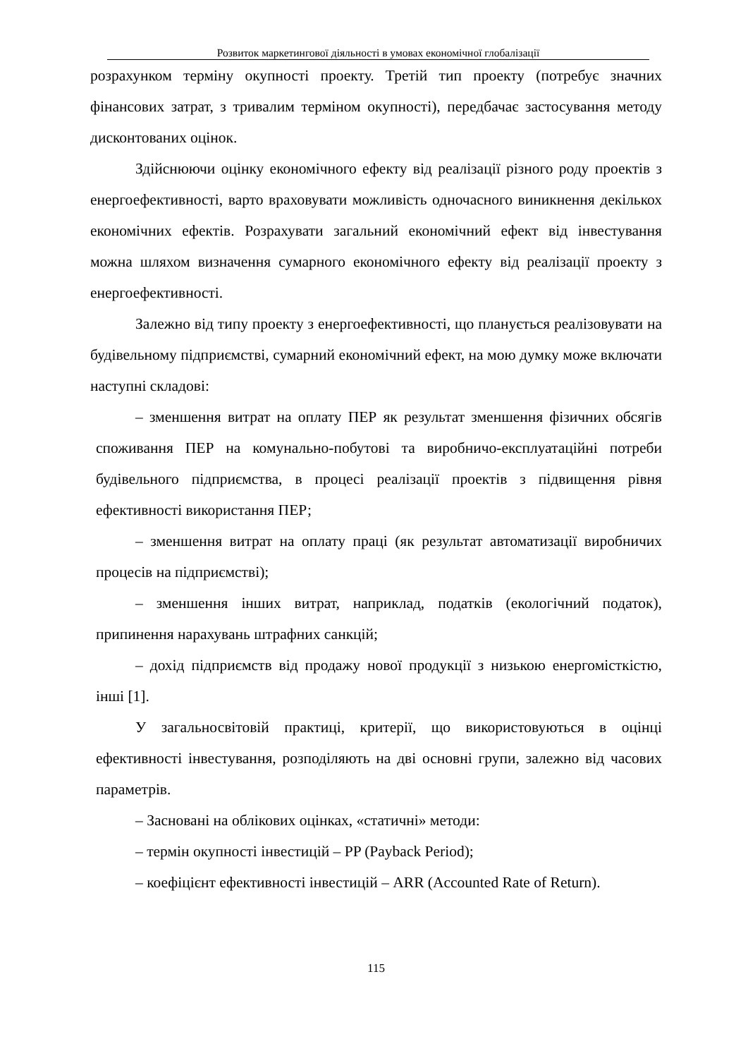Розвиток маркетингової діяльності в умовах економічної глобалізації
розрахунком терміну окупності проекту. Третій тип проекту (потребує значних фінансових затрат, з тривалим терміном окупності), передбачає застосування методу дисконтованих оцінок.
Здійснюючи оцінку економічного ефекту від реалізації різного роду проектів з енергоефективності, варто враховувати можливість одночасного виникнення декількох економічних ефектів. Розрахувати загальний економічний ефект від інвестування можна шляхом визначення сумарного економічного ефекту від реалізації проекту з енергоефективності.
Залежно від типу проекту з енергоефективності, що планується реалізовувати на будівельному підприємстві, сумарний економічний ефект, на мою думку може включати наступні складові:
– зменшення витрат на оплату ПЕР як результат зменшення фізичних обсягів споживання ПЕР на комунально-побутові та виробничо-експлуатаційні потреби будівельного підприємства, в процесі реалізації проектів з підвищення рівня ефективності використання ПЕР;
– зменшення витрат на оплату праці (як результат автоматизації виробничих процесів на підприємстві);
– зменшення інших витрат, наприклад, податків (екологічний податок), припинення нарахувань штрафних санкцій;
– дохід підприємств від продажу нової продукції з низькою енергомісткістю, інші [1].
У загальносвітовій практиці, критерії, що використовуються в оцінці ефективності інвестування, розподіляють на дві основні групи, залежно від часових параметрів.
– Засновані на облікових оцінках, «статичні» методи:
– термін окупності інвестицій – PP (Payback Period);
– коефіцієнт ефективності інвестицій – ARR (Accounted Rate of Return).
115